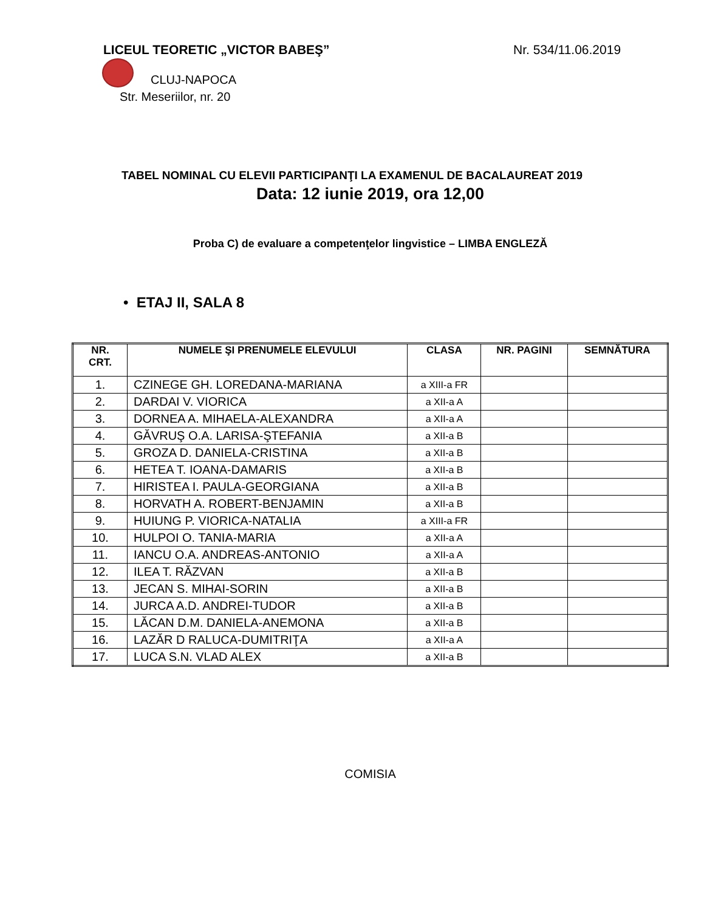LICEUL TEORETIC „VICTOR BABEŞ” Nr. 534/11.06.2019
CLUJ-NAPOCA
Str. Meseriilor, nr. 20
TABEL NOMINAL CU ELEVII PARTICIPANŢI LA EXAMENUL DE BACALAUREAT 2019
Data: 12 iunie 2019, ora 12,00
Proba C) de evaluare a competenţelor lingvistice – LIMBA ENGLEZĂ
• ETAJ II, SALA 8
| NR. CRT. | NUMELE ŞI PRENUMELE ELEVULUI | CLASA | NR. PAGINI | SEMNĂTURA |
| --- | --- | --- | --- | --- |
| 1. | CZINEGE GH. LOREDANA-MARIANA | a XIII-a FR | | |
| 2. | DARDAI V. VIORICA | a XII-a A | | |
| 3. | DORNEA A. MIHAELA-ALEXANDRA | a XII-a A | | |
| 4. | GĂVRUŞ O.A. LARISA-ŞTEFANIA | a XII-a B | | |
| 5. | GROZA D. DANIELA-CRISTINA | a XII-a B | | |
| 6. | HETEA T. IOANA-DAMARIS | a XII-a B | | |
| 7. | HIRISTEA I. PAULA-GEORGIANA | a XII-a B | | |
| 8. | HORVATH A. ROBERT-BENJAMIN | a XII-a B | | |
| 9. | HUIUNG P. VIORICA-NATALIA | a XIII-a FR | | |
| 10. | HULPOI O. TANIA-MARIA | a XII-a A | | |
| 11. | IANCU O.A. ANDREAS-ANTONIO | a XII-a A | | |
| 12. | ILEA T. RĂZVAN | a XII-a B | | |
| 13. | JECAN S. MIHAI-SORIN | a XII-a B | | |
| 14. | JURCA A.D. ANDREI-TUDOR | a XII-a B | | |
| 15. | LĂCAN D.M. DANIELA-ANEMONA | a XII-a B | | |
| 16. | LAZĂR D RALUCA-DUMITRIŢA | a XII-a A | | |
| 17. | LUCA S.N. VLAD ALEX | a XII-a B | | |
COMISIA